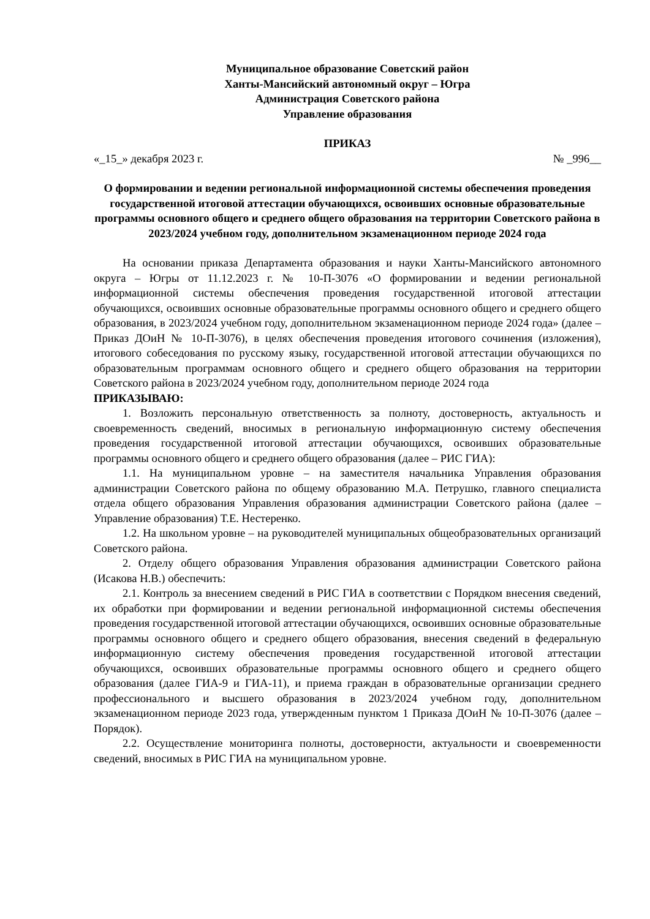Муниципальное образование Советский район
Ханты-Мансийский автономный округ – Югра
Администрация Советского района
Управление образования
ПРИКАЗ
«_15_» декабря 2023 г. № _996__
О формировании и ведении региональной информационной системы обеспечения проведения государственной итоговой аттестации обучающихся, освоивших основные образовательные программы основного общего и среднего общего образования на территории Советского района в 2023/2024 учебном году, дополнительном экзаменационном периоде 2024 года
На основании приказа Департамента образования и науки Ханты-Мансийского автономного округа – Югры от 11.12.2023 г. № 10-П-3076 «О формировании и ведении региональной информационной системы обеспечения проведения государственной итоговой аттестации обучающихся, освоивших основные образовательные программы основного общего и среднего общего образования, в 2023/2024 учебном году, дополнительном экзаменационном периоде 2024 года» (далее – Приказ ДОиН № 10-П-3076), в целях обеспечения проведения итогового сочинения (изложения), итогового собеседования по русскому языку, государственной итоговой аттестации обучающихся по образовательным программам основного общего и среднего общего образования на территории Советского района в 2023/2024 учебном году, дополнительном периоде 2024 года
ПРИКАЗЫВАЮ:
1. Возложить персональную ответственность за полноту, достоверность, актуальность и своевременность сведений, вносимых в региональную информационную систему обеспечения проведения государственной итоговой аттестации обучающихся, освоивших образовательные программы основного общего и среднего общего образования (далее – РИС ГИА):
1.1. На муниципальном уровне – на заместителя начальника Управления образования администрации Советского района по общему образованию М.А. Петрушко, главного специалиста отдела общего образования Управления образования администрации Советского района (далее – Управление образования) Т.Е. Нестеренко.
1.2. На школьном уровне – на руководителей муниципальных общеобразовательных организаций Советского района.
2. Отделу общего образования Управления образования администрации Советского района (Исакова Н.В.) обеспечить:
2.1. Контроль за внесением сведений в РИС ГИА в соответствии с Порядком внесения сведений, их обработки при формировании и ведении региональной информационной системы обеспечения проведения государственной итоговой аттестации обучающихся, освоивших основные образовательные программы основного общего и среднего общего образования, внесения сведений в федеральную информационную систему обеспечения проведения государственной итоговой аттестации обучающихся, освоивших образовательные программы основного общего и среднего общего образования (далее ГИА-9 и ГИА-11), и приема граждан в образовательные организации среднего профессионального и высшего образования в 2023/2024 учебном году, дополнительном экзаменационном периоде 2023 года, утвержденным пунктом 1 Приказа ДОиН № 10-П-3076 (далее – Порядок).
2.2. Осуществление мониторинга полноты, достоверности, актуальности и своевременности сведений, вносимых в РИС ГИА на муниципальном уровне.